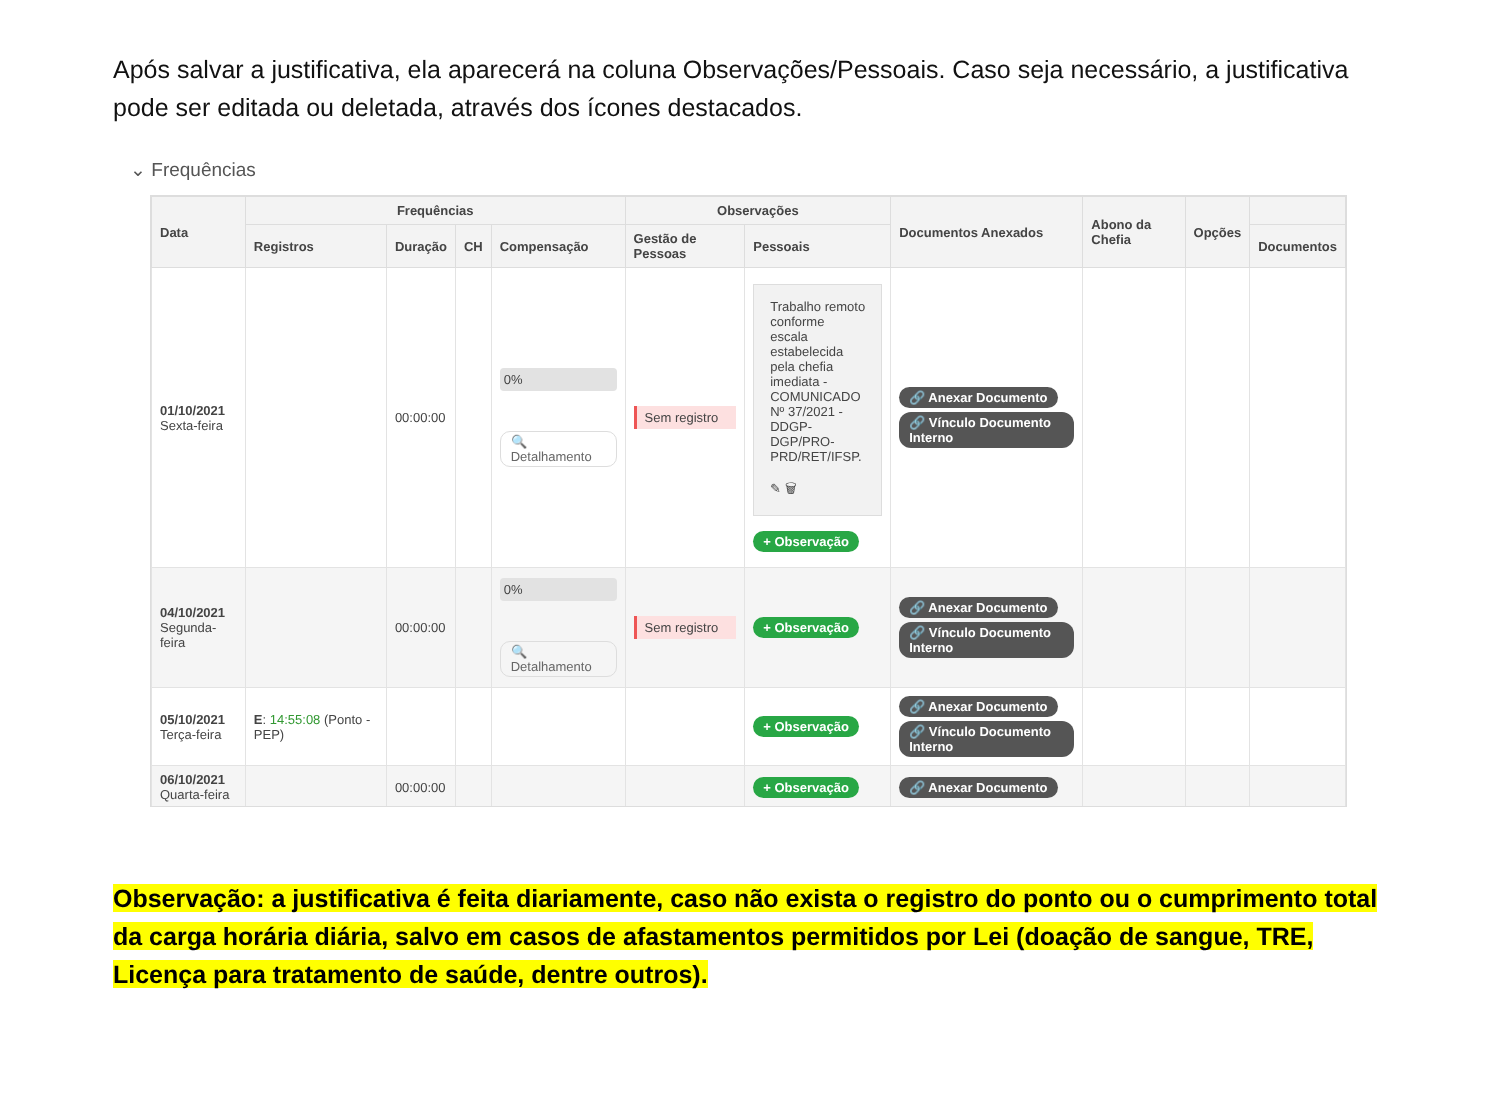Após salvar a justificativa, ela aparecerá na coluna Observações/Pessoais. Caso seja necessário, a justificativa pode ser editada ou deletada, através dos ícones destacados.
⌄ Frequências
| Data | Frequências | | | | Observações | | Documentos Anexados | Abono da Chefia | Opções | |
| --- | --- | --- | --- | --- | --- | --- | --- | --- | --- | --- |
| | Registros | Duração | CH | Compensação | Gestão de Pessoas | Pessoais | | | | Documentos |
| 01/10/2021 Sexta-feira | | 00:00:00 | | 0% 🔍 Detalhamento | Sem registro | Trabalho remoto conforme escala estabelecida pela chefia imediata - COMUNICADO Nº 37/2021 - DDGP-DGP/PRO-PRD/RET/IFSP. ✎ 🗑 + Observação | 🔗 Anexar Documento 🔗 Vínculo Documento Interno | | | |
| 04/10/2021 Segunda-feira | | 00:00:00 | | 0% 🔍 Detalhamento | Sem registro | + Observação | 🔗 Anexar Documento 🔗 Vínculo Documento Interno | | | |
| 05/10/2021 Terça-feira | E : 14:55:08 (Ponto - PEP) | | | | | + Observação | 🔗 Anexar Documento 🔗 Vínculo Documento Interno | | | |
| 06/10/2021 Quarta-feira | | 00:00:00 | | | | + Observação | 🔗 Anexar Documento | | | |
Observação: a justificativa é feita diariamente, caso não exista o registro do ponto ou o cumprimento total da carga horária diária, salvo em casos de afastamentos permitidos por Lei (doação de sangue, TRE, Licença para tratamento de saúde, dentre outros).